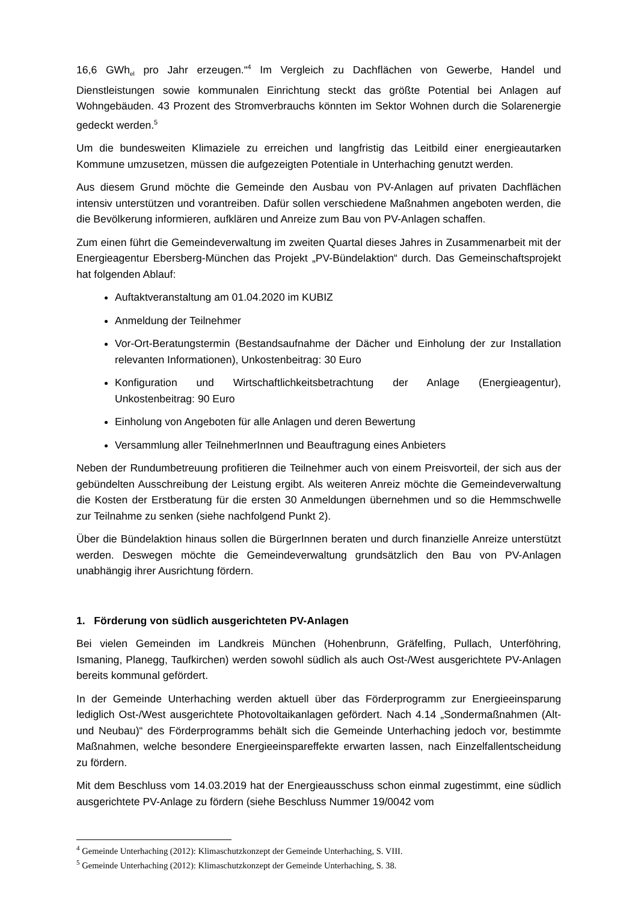16,6 GWh<sub>el</sub> pro Jahr erzeugen.“<sup>4</sup> Im Vergleich zu Dachflächen von Gewerbe, Handel und Dienstleistungen sowie kommunalen Einrichtung steckt das größte Potential bei Anlagen auf Wohngebäuden. 43 Prozent des Stromverbrauchs könnten im Sektor Wohnen durch die Solarenergie gedeckt werden.<sup>5</sup>
Um die bundesweiten Klimaziele zu erreichen und langfristig das Leitbild einer energieautarken Kommune umzusetzen, müssen die aufgezeigten Potentiale in Unterhaching genutzt werden.
Aus diesem Grund möchte die Gemeinde den Ausbau von PV-Anlagen auf privaten Dachflächen intensiv unterstützen und vorantreiben. Dafür sollen verschiedene Maßnahmen angeboten werden, die die Bevölkerung informieren, aufklären und Anreize zum Bau von PV-Anlagen schaffen.
Zum einen führt die Gemeindeverwaltung im zweiten Quartal dieses Jahres in Zusammenarbeit mit der Energieagentur Ebersberg-München das Projekt „PV-Bündelaktion“ durch. Das Gemeinschaftsprojekt hat folgenden Ablauf:
Auftaktveranstaltung am 01.04.2020 im KUBIZ
Anmeldung der Teilnehmer
Vor-Ort-Beratungstermin (Bestandsaufnahme der Dächer und Einholung der zur Installation relevanten Informationen), Unkostenbeitrag: 30 Euro
Konfiguration und Wirtschaftlichkeitsbetrachtung der Anlage (Energieagentur), Unkostenbeitrag: 90 Euro
Einholung von Angeboten für alle Anlagen und deren Bewertung
Versammlung aller TeilnehmerInnen und Beauftragung eines Anbieters
Neben der Rundumbetreuung profitieren die Teilnehmer auch von einem Preisvorteil, der sich aus der gebündelten Ausschreibung der Leistung ergibt. Als weiteren Anreiz möchte die Gemeindeverwaltung die Kosten der Erstberatung für die ersten 30 Anmeldungen übernehmen und so die Hemmschwelle zur Teilnahme zu senken (siehe nachfolgend Punkt 2).
Über die Bündelaktion hinaus sollen die BürgerInnen beraten und durch finanzielle Anreize unterstützt werden. Deswegen möchte die Gemeindeverwaltung grundsätzlich den Bau von PV-Anlagen unabhängig ihrer Ausrichtung fördern.
1. Förderung von südlich ausgerichteten PV-Anlagen
Bei vielen Gemeinden im Landkreis München (Hohenbrunn, Gräfelfing, Pullach, Unterföhring, Ismaning, Planegg, Taufkirchen) werden sowohl südlich als auch Ost-/West ausgerichtete PV-Anlagen bereits kommunal gefördert.
In der Gemeinde Unterhaching werden aktuell über das Förderprogramm zur Energieeinsparung lediglich Ost-/West ausgerichtete Photovoltaikanlagen gefördert. Nach 4.14 „Sondermaßnahmen (Alt- und Neubau)“ des Förderprogramms behält sich die Gemeinde Unterhaching jedoch vor, bestimmte Maßnahmen, welche besondere Energieeinspareffekte erwarten lassen, nach Einzelfallentscheidung zu fördern.
Mit dem Beschluss vom 14.03.2019 hat der Energieausschuss schon einmal zugestimmt, eine südlich ausgerichtete PV-Anlage zu fördern (siehe Beschluss Nummer 19/0042 vom
<sup>4</sup> Gemeinde Unterhaching (2012): Klimaschutzkonzept der Gemeinde Unterhaching, S. VIII.
<sup>5</sup> Gemeinde Unterhaching (2012): Klimaschutzkonzept der Gemeinde Unterhaching, S. 38.